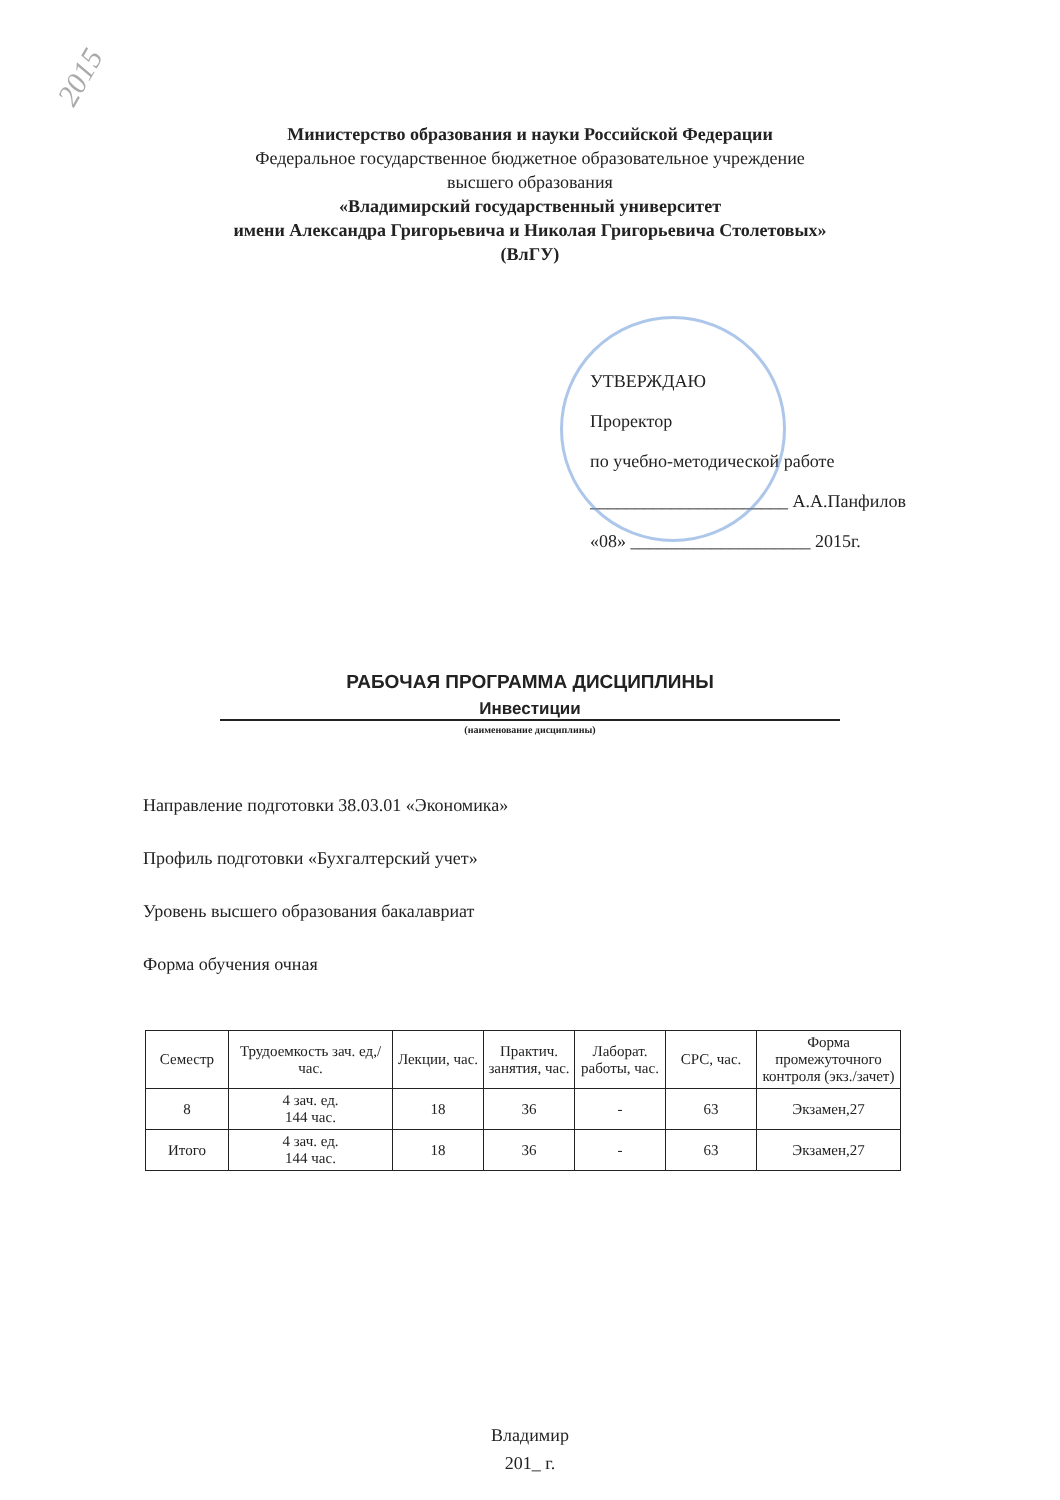2015
Министерство образования и науки Российской Федерации
Федеральное государственное бюджетное образовательное учреждение
высшего образования
«Владимирский государственный университет
имени Александра Григорьевича и Николая Григорьевича Столетовых»
(ВлГУ)
УТВЕРЖДАЮ
Проректор
по учебно-методической работе
______________________ А.А.Панфилов
«08» ____________________ 2015г.
РАБОЧАЯ ПРОГРАММА ДИСЦИПЛИНЫ
Инвестиции
(наименование дисциплины)
Направление подготовки 38.03.01 «Экономика»
Профиль подготовки «Бухгалтерский учет»
Уровень высшего образования бакалавриат
Форма обучения очная
| Семестр | Трудоемкость зач. ед,/ час. | Лекции, час. | Практич. занятия, час. | Лаборат. работы, час. | СРС, час. | Форма промежуточного контроля (экз./зачет) |
| --- | --- | --- | --- | --- | --- | --- |
| 8 | 4 зач. ед. 144 час. | 18 | 36 | - | 63 | Экзамен,27 |
| Итого | 4 зач. ед. 144 час. | 18 | 36 | - | 63 | Экзамен,27 |
Владимир
201_ г.